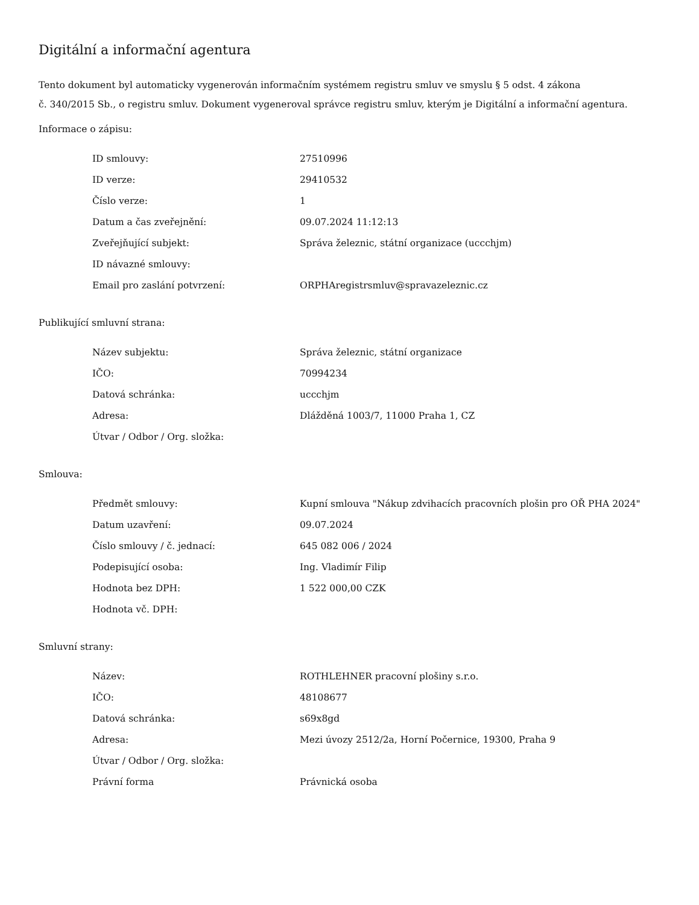Digitální a informační agentura
Tento dokument byl automaticky vygenerován informačním systémem registru smluv ve smyslu § 5 odst. 4 zákona
č. 340/2015 Sb., o registru smluv. Dokument vygeneroval správce registru smluv, kterým je Digitální a informační agentura.
Informace o zápisu:
| ID smlouvy: | 27510996 |
| ID verze: | 29410532 |
| Číslo verze: | 1 |
| Datum a čas zveřejnění: | 09.07.2024 11:12:13 |
| Zveřejňující subjekt: | Správa železnic, státní organizace (uccchjm) |
| ID návazné smlouvy: | |
| Email pro zaslání potvrzení: | ORPHAregistrsmluv@spravazeleznic.cz |
Publikující smluvní strana:
| Název subjektu: | Správa železnic, státní organizace |
| IČO: | 70994234 |
| Datová schránka: | uccchjm |
| Adresa: | Dlážděná 1003/7, 11000 Praha 1, CZ |
| Útvar / Odbor / Org. složka: | |
Smlouva:
| Předmět smlouvy: | Kupní smlouva "Nákup zdvihacích pracovních plošin pro OŘ PHA 2024" |
| Datum uzavření: | 09.07.2024 |
| Číslo smlouvy / č. jednací: | 645 082 006 / 2024 |
| Podepisující osoba: | Ing. Vladimír Filip |
| Hodnota bez DPH: | 1 522 000,00 CZK |
| Hodnota vč. DPH: | |
Smluvní strany:
| Název: | ROTHLEHNER pracovní plošiny s.r.o. |
| IČO: | 48108677 |
| Datová schránka: | s69x8gd |
| Adresa: | Mezi úvozy 2512/2a, Horní Počernice, 19300, Praha 9 |
| Útvar / Odbor / Org. složka: | |
| Právní forma | Právnická osoba |